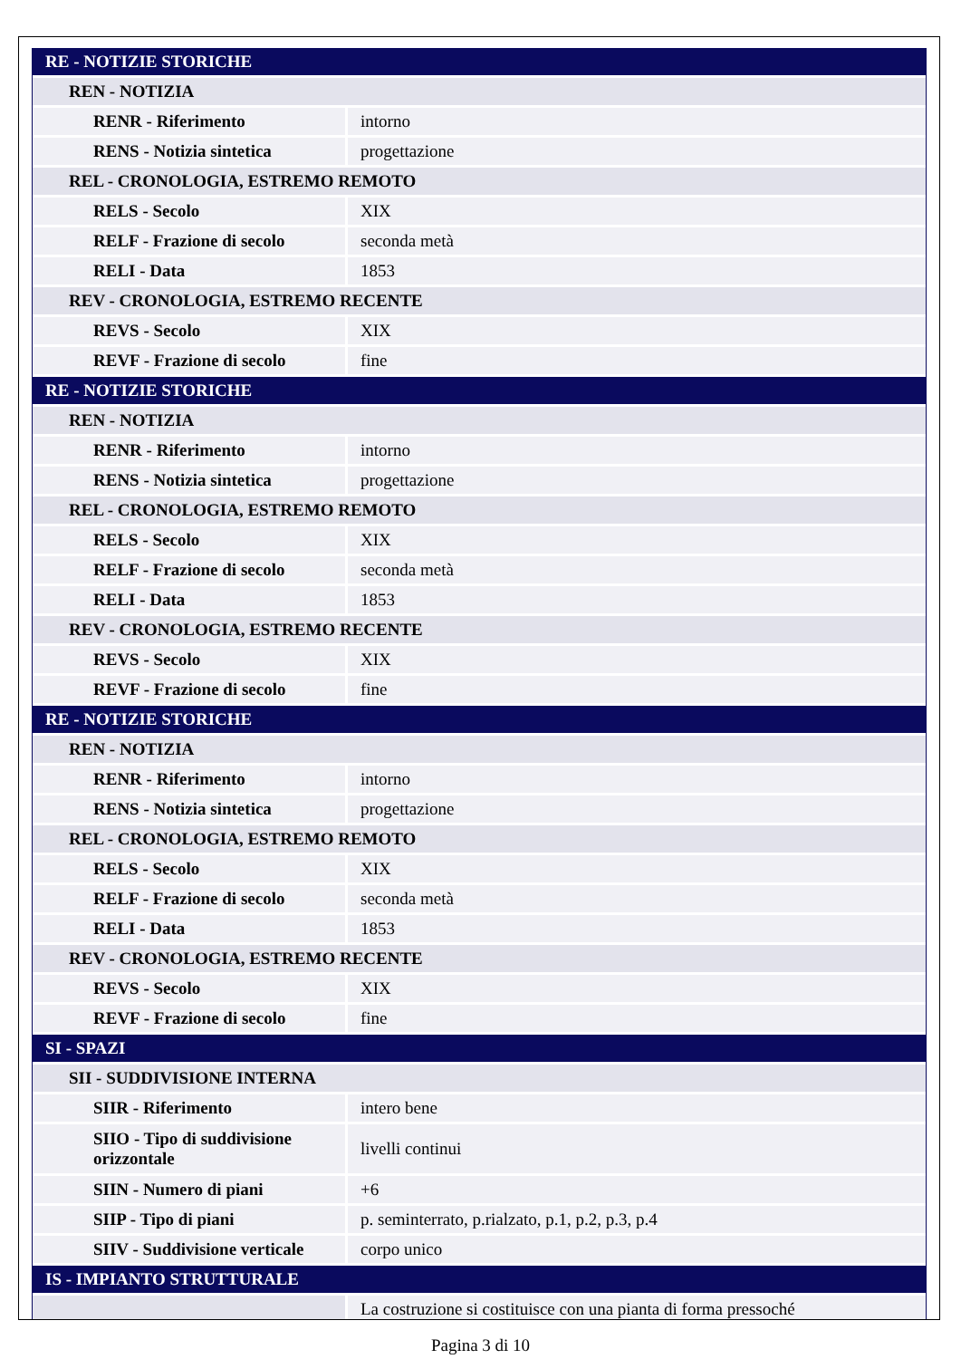| RE - NOTIZIE STORICHE | |
| REN - NOTIZIA | |
| RENR - Riferimento | intorno |
| RENS - Notizia sintetica | progettazione |
| REL - CRONOLOGIA, ESTREMO REMOTO | |
| RELS - Secolo | XIX |
| RELF - Frazione di secolo | seconda metà |
| RELI - Data | 1853 |
| REV - CRONOLOGIA, ESTREMO RECENTE | |
| REVS - Secolo | XIX |
| REVF - Frazione di secolo | fine |
| RE - NOTIZIE STORICHE | |
| REN - NOTIZIA | |
| RENR - Riferimento | intorno |
| RENS - Notizia sintetica | progettazione |
| REL - CRONOLOGIA, ESTREMO REMOTO | |
| RELS - Secolo | XIX |
| RELF - Frazione di secolo | seconda metà |
| RELI - Data | 1853 |
| REV - CRONOLOGIA, ESTREMO RECENTE | |
| REVS - Secolo | XIX |
| REVF - Frazione di secolo | fine |
| RE - NOTIZIE STORICHE | |
| REN - NOTIZIA | |
| RENR - Riferimento | intorno |
| RENS - Notizia sintetica | progettazione |
| REL - CRONOLOGIA, ESTREMO REMOTO | |
| RELS - Secolo | XIX |
| RELF - Frazione di secolo | seconda metà |
| RELI - Data | 1853 |
| REV - CRONOLOGIA, ESTREMO RECENTE | |
| REVS - Secolo | XIX |
| REVF - Frazione di secolo | fine |
| SI - SPAZI | |
| SII - SUDDIVISIONE INTERNA | |
| SIIR - Riferimento | intero bene |
| SIIO - Tipo di suddivisione orizzontale | livelli continui |
| SIIN - Numero di piani | +6 |
| SIIP - Tipo di piani | p. seminterrato, p.rialzato, p.1, p.2, p.3, p.4 |
| SIIV - Suddivisione verticale | corpo unico |
| IS - IMPIANTO STRUTTURALE | |
| | La costruzione si costituisce con una pianta di forma pressoché |
Pagina 3 di 10